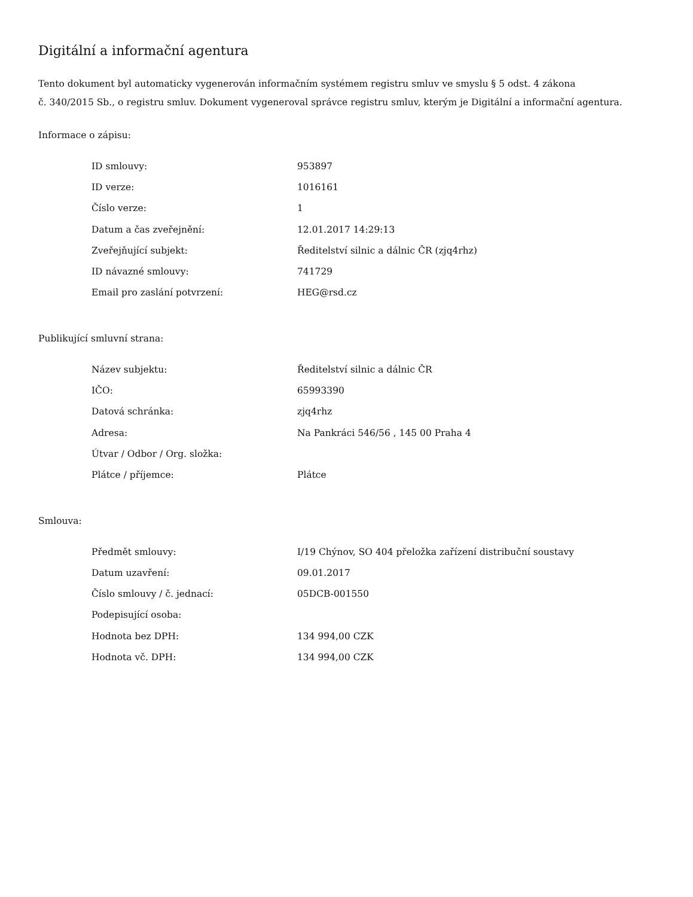Digitální a informační agentura
Tento dokument byl automaticky vygenerován informačním systémem registru smluv ve smyslu § 5 odst. 4 zákona
č. 340/2015 Sb., o registru smluv. Dokument vygeneroval správce registru smluv, kterým je Digitální a informační agentura.
Informace o zápisu:
| ID smlouvy: | 953897 |
| ID verze: | 1016161 |
| Číslo verze: | 1 |
| Datum a čas zveřejnění: | 12.01.2017 14:29:13 |
| Zveřejňující subjekt: | Ředitelství silnic a dálnic ČR (zjq4rhz) |
| ID návazné smlouvy: | 741729 |
| Email pro zaslání potvrzení: | HEG@rsd.cz |
Publikující smluvní strana:
| Název subjektu: | Ředitelství silnic a dálnic ČR |
| IČO: | 65993390 |
| Datová schránka: | zjq4rhz |
| Adresa: | Na Pankráci 546/56 , 145 00 Praha 4 |
| Útvar / Odbor / Org. složka: | |
| Plátce / příjemce: | Plátce |
Smlouva:
| Předmět smlouvy: | I/19 Chýnov, SO 404 přeložka zařízení distribuční soustavy |
| Datum uzavření: | 09.01.2017 |
| Číslo smlouvy / č. jednací: | 05DCB-001550 |
| Podepisující osoba: | |
| Hodnota bez DPH: | 134 994,00 CZK |
| Hodnota vč. DPH: | 134 994,00 CZK |